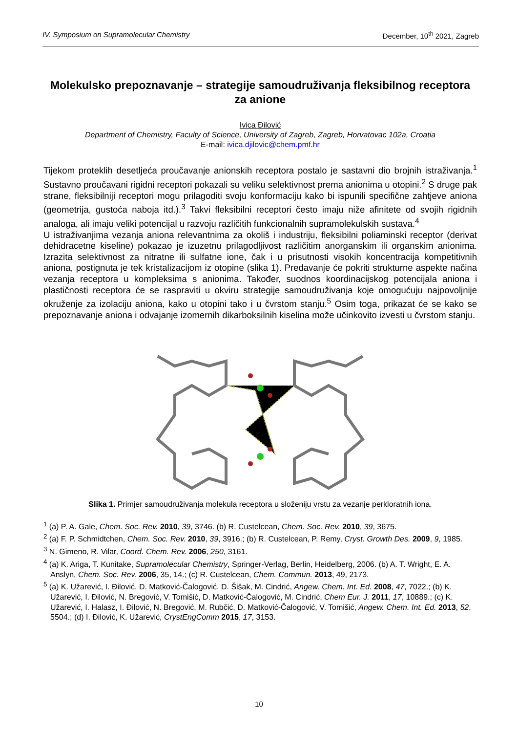IV. Symposium on Supramolecular Chemistry December, 10<sup>th</sup> 2021, Zagreb
Molekulsko prepoznavanje – strategije samoudruživanja fleksibilnog receptora za anione
Ivica Đilović
Department of Chemistry, Faculty of Science, University of Zagreb, Zagreb, Horvatovac 102a, Croatia
E-mail: ivica.djilovic@chem.pmf.hr
Tijekom proteklih desetljeća proučavanje anionskih receptora postalo je sastavni dio brojnih istraživanja.<sup>1</sup> Sustavno proučavani rigidni receptori pokazali su veliku selektivnost prema anionima u otopini.<sup>2</sup> S druge pak strane, fleksibilniji receptori mogu prilagoditi svoju konformaciju kako bi ispunili specifične zahtjeve aniona (geometrija, gustoća naboja itd.).<sup>3</sup> Takvi fleksibilni receptori često imaju niže afinitete od svojih rigidnih analoga, ali imaju veliki potencijal u razvoju različitih funkcionalnih supramolekulskih sustava.<sup>4</sup>
U istraživanjima vezanja aniona relevantnima za okoliš i industriju, fleksibilni poliaminski receptor (derivat dehidracetne kiseline) pokazao je izuzetnu prilagodljivost različitim anorganskim ili organskim anionima. Izrazita selektivnost za nitratne ili sulfatne ione, čak i u prisutnosti visokih koncentracija kompetitivnih aniona, postignuta je tek kristalizacijom iz otopine (slika 1). Predavanje će pokriti strukturne aspekte načina vezanja receptora u kompleksima s anionima. Također, suodnos koordinacijskog potencijala aniona i plastičnosti receptora će se raspraviti u okviru strategije samoudruživanja koje omogućuju najpovoljnije okruženje za izolaciju aniona, kako u otopini tako i u čvrstom stanju.<sup>5</sup> Osim toga, prikazat će se kako se prepoznavanje aniona i odvajanje izomernih dikarboksilnih kiselina može učinkovito izvesti u čvrstom stanju.
Slika 1. Primjer samoudruživanja molekula receptora u složeniju vrstu za vezanje perkloratnih iona.
<sup>1</sup> (a) P. A. Gale, Chem. Soc. Rev. 2010, 39, 3746. (b) R. Custelcean, Chem. Soc. Rev. 2010, 39, 3675.
<sup>2</sup> (a) F. P. Schmidtchen, Chem. Soc. Rev. 2010, 39, 3916.; (b) R. Custelcean, P. Remy, Cryst. Growth Des. 2009, 9, 1985.
<sup>3</sup> N. Gimeno, R. Vilar, Coord. Chem. Rev. 2006, 250, 3161.
<sup>4</sup> (a) K. Ariga, T. Kunitake, Supramolecular Chemistry, Springer-Verlag, Berlin, Heidelberg, 2006. (b) A. T. Wright, E. A. Anslyn, Chem. Soc. Rev. 2006, 35, 14.; (c) R. Custelcean, Chem. Commun. 2013, 49, 2173.
<sup>5</sup> (a) K. Užarević, I. Đilović, D. Matković-Čalogović, D. Šišak, M. Cindrić, Angew. Chem. Int. Ed. 2008, 47, 7022.; (b) K. Užarević, I. Đilović, N. Bregović, V. Tomišić, D. Matković-Čalogović, M. Cindrić, Chem Eur. J. 2011, 17, 10889.; (c) K. Užarević, I. Halasz, I. Đilović, N. Bregović, M. Rubčić, D. Matković-Čalogović, V. Tomišić, Angew. Chem. Int. Ed. 2013, 52, 5504.; (d) I. Đilović, K. Užarević, CrystEngComm 2015, 17, 3153.
10